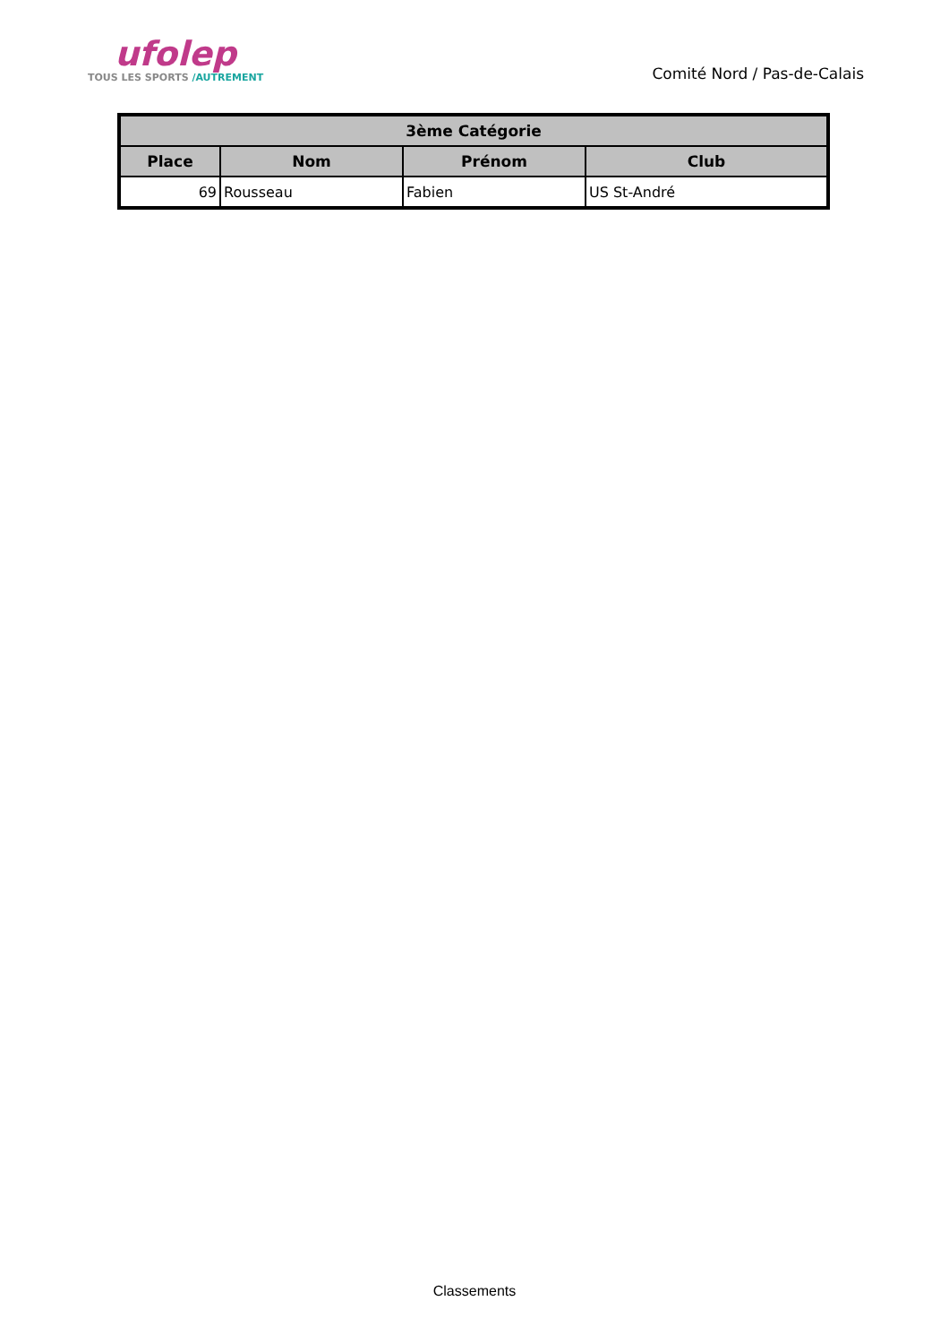ufolep
TOUS LES SPORTS /AUTREMENT
Comité Nord / Pas-de-Calais
| 3ème Catégorie | | | |
| --- | --- | --- | --- |
| Place | Nom | Prénom | Club |
| 69 | Rousseau | Fabien | US St-André |
Classements